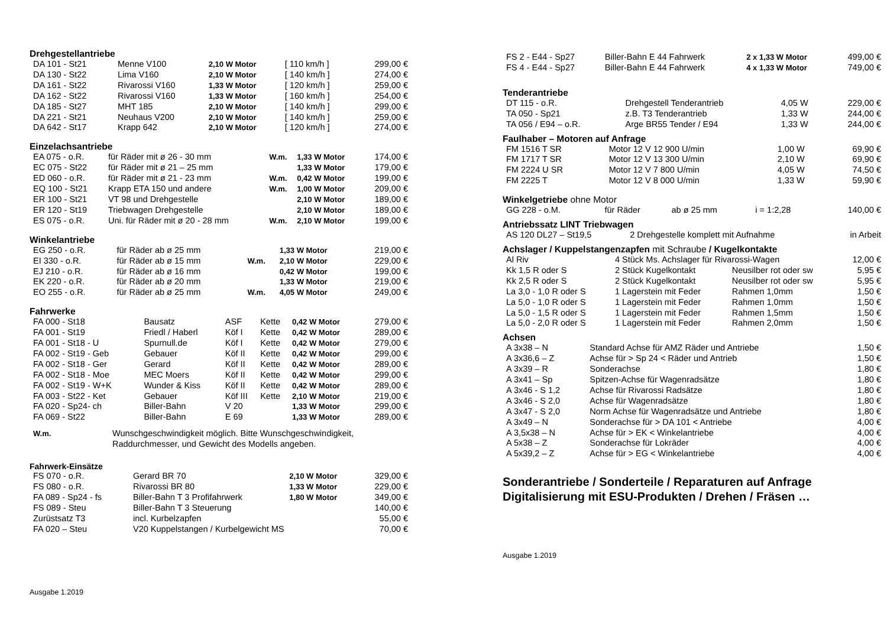Drehgestellantriebe
| DA 101 - St21 | Menne V100 | 2,10 W Motor | [ 110 km/h ] | 299,00 € |
| DA 130 - St22 | Lima V160 | 2,10 W Motor | [ 140 km/h ] | 274,00 € |
| DA 161 - St22 | Rivarossi V160 | 1,33 W Motor | [ 120 km/h ] | 259,00 € |
| DA 162 - St22 | Rivarossi V160 | 1,33 W Motor | [ 160 km/h ] | 254,00 € |
| DA 185 - St27 | MHT 185 | 2,10 W Motor | [ 140 km/h ] | 299,00 € |
| DA 221 - St21 | Neuhaus V200 | 2,10 W Motor | [ 140 km/h ] | 259,00 € |
| DA 642 - St17 | Krapp 642 | 2,10 W Motor | [ 120 km/h ] | 274,00 € |
Einzelachsantriebe
| EA 075 - o.R. | für Räder mit ø 26 - 30 mm | W.m. | 1,33 W Motor | 174,00 € |
| EC 075 - St22 | für Räder mit ø 21 – 25 mm | | 1,33 W Motor | 179,00 € |
| ED 060 - o.R. | für Räder mit ø 21 - 23 mm | W.m. | 0,42 W Motor | 199,00 € |
| EQ 100 - St21 | Krapp ETA 150 und andere | W.m. | 1,00 W Motor | 209,00 € |
| ER 100 - St21 | VT 98 und Drehgestelle | | 2,10 W Motor | 189,00 € |
| ER 120 - St19 | Triebwagen Drehgestelle | | 2,10 W Motor | 189,00 € |
| ES 075 - o.R. | Uni. für Räder mit ø 20 - 28 mm | W.m. | 2,10 W Motor | 199,00 € |
Winkelantriebe
| EG 250 - o.R. | für Räder ab ø 25 mm | | 1,33 W Motor | 219,00 € |
| EI 330 - o.R. | für Räder ab ø 15 mm | W.m. | 2,10 W Motor | 229,00 € |
| EJ 210 - o.R. | für Räder ab ø 16 mm | | 0,42 W Motor | 199,00 € |
| EK 220 - o.R. | für Räder ab ø 20 mm | | 1,33 W Motor | 219,00 € |
| EO 255 - o.R. | für Räder ab ø 25 mm | W.m. | 4,05 W Motor | 249,00 € |
Fahrwerke
| FA 000 - St18 | Bausatz | ASF | Kette | 0,42 W Motor | 279,00 € |
| FA 001 - St19 | Friedl / Haberl | Köf I | Kette | 0,42 W Motor | 289,00 € |
| FA 001 - St18 - U | Spurnull.de | Köf I | Kette | 0,42 W Motor | 279,00 € |
| FA 002 - St19 - Geb | Gebauer | Köf II | Kette | 0,42 W Motor | 299,00 € |
| FA 002 - St18 - Ger | Gerard | Köf II | Kette | 0,42 W Motor | 289,00 € |
| FA 002 - St18 - Moe | MEC Moers | Köf II | Kette | 0,42 W Motor | 299,00 € |
| FA 002 - St19 - W+K | Wunder & Kiss | Köf II | Kette | 0,42 W Motor | 289,00 € |
| FA 003 - St22 - Ket | Gebauer | Köf III | Kette | 2,10 W Motor | 219,00 € |
| FA 020 - Sp24- ch | Biller-Bahn | V 20 | | 1,33 W Motor | 299,00 € |
| FA 069 - St22 | Biller-Bahn | E 69 | | 1,33 W Motor | 289,00 € |
| W.m. | Wunschgeschwindigkeit möglich. Bitte Wunschgeschwindigkeit, Raddurchmesser, und Gewicht des Modells angeben. |
Fahrwerk-Einsätze
| FS 070 - o.R. | Gerard BR 70 | 2,10 W Motor | 329,00 € |
| FS 080 - o.R. | Rivarossi BR 80 | 1,33 W Motor | 229,00 € |
| FA 089 - Sp24 - fs | Biller-Bahn T 3 Profifahrwerk | 1,80 W Motor | 349,00 € |
| FS 089 - Steu | Biller-Bahn T 3 Steuerung | | 140,00 € |
| Zurüstsatz T3 | incl. Kurbelzapfen | | 55,00 € |
| FA 020 – Steu | V20 Kuppelstangen / Kurbelgewicht MS | | 70,00 € |
Ausgabe 1.2019
| FS 2 - E44 - Sp27 | Biller-Bahn E 44 Fahrwerk | 2 x 1,33 W Motor | 499,00 € |
| FS 4 - E44 - Sp27 | Biller-Bahn E 44 Fahrwerk | 4 x 1,33 W Motor | 749,00 € |
Tenderantriebe
| DT 115 - o.R. | Drehgestell Tenderantrieb | 4,05 W | 229,00 € |
| TA 050 - Sp21 | z.B. T3 Tenderantrieb | 1,33 W | 244,00 € |
| TA 056 / E94 – o.R. | Arge BR55 Tender / E94 | 1,33 W | 244,00 € |
Faulhaber – Motoren auf Anfrage
| FM 1516 T SR | Motor 12 V 12 900 U/min | 1,00 W | 69,90 € |
| FM 1717 T SR | Motor 12 V 13 300 U/min | 2,10 W | 69,90 € |
| FM 2224 U SR | Motor 12 V 7 800 U/min | 4,05 W | 74,50 € |
| FM 2225 T | Motor 12 V 8 000 U/min | 1,33 W | 59,90 € |
Winkelgetriebe ohne Motor
| GG 228 - o.M. | für Räder | ab ø 25 mm | i = 1:2,28 | 140,00 € |
Antriebssatz LINT Triebwagen
| AS 120 DL27 – St19,5 | 2 Drehgestelle komplett mit Aufnahme | in Arbeit |
Achslager / Kuppelstangenzapfen mit Schraube / Kugelkontakte
| Al Riv | 4 Stück Ms. Achslager für Rivarossi-Wagen | | 12,00 € |
| Kk 1,5 R oder S | 2 Stück Kugelkontakt | Neusilber rot oder sw | 5,95 € |
| Kk 2,5 R oder S | 2 Stück Kugelkontakt | Neusilber rot oder sw | 5,95 € |
| La 3,0 - 1,0 R oder S | 1 Lagerstein mit Feder | Rahmen 1,0mm | 1,50 € |
| La 5,0 - 1,0 R oder S | 1 Lagerstein mit Feder | Rahmen 1,0mm | 1,50 € |
| La 5,0 - 1,5 R oder S | 1 Lagerstein mit Feder | Rahmen 1,5mm | 1,50 € |
| La 5,0 - 2,0 R oder S | 1 Lagerstein mit Feder | Rahmen 2,0mm | 1,50 € |
Achsen
| A 3x38 – N | Standard Achse für AMZ Räder und Antriebe | 1,50 € |
| A 3x36,6 – Z | Achse für > Sp 24 < Räder und Antrieb | 1,50 € |
| A 3x39 – R | Sonderachse | 1,80 € |
| A 3x41 – Sp | Spitzen-Achse für Wagenradsätze | 1,80 € |
| A 3x46 - S 1,2 | Achse für Rivarossi Radsätze | 1,80 € |
| A 3x46 - S 2,0 | Achse für Wagenradsätze | 1,80 € |
| A 3x47 - S 2,0 | Norm Achse für Wagenradsätze und Antriebe | 1,80 € |
| A 3x49 – N | Sonderachse für > DA 101 < Antriebe | 4,00 € |
| A 3,5x38 – N | Achse für > EK < Winkelantriebe | 4,00 € |
| A 5x38 – Z | Sonderachse für Lokräder | 4,00 € |
| A 5x39,2 – Z | Achse für > EG < Winkelantriebe | 4,00 € |
Sonderantriebe / Sonderteile / Reparaturen auf Anfrage
Digitalisierung mit ESU-Produkten / Drehen / Fräsen …
Ausgabe 1.2019